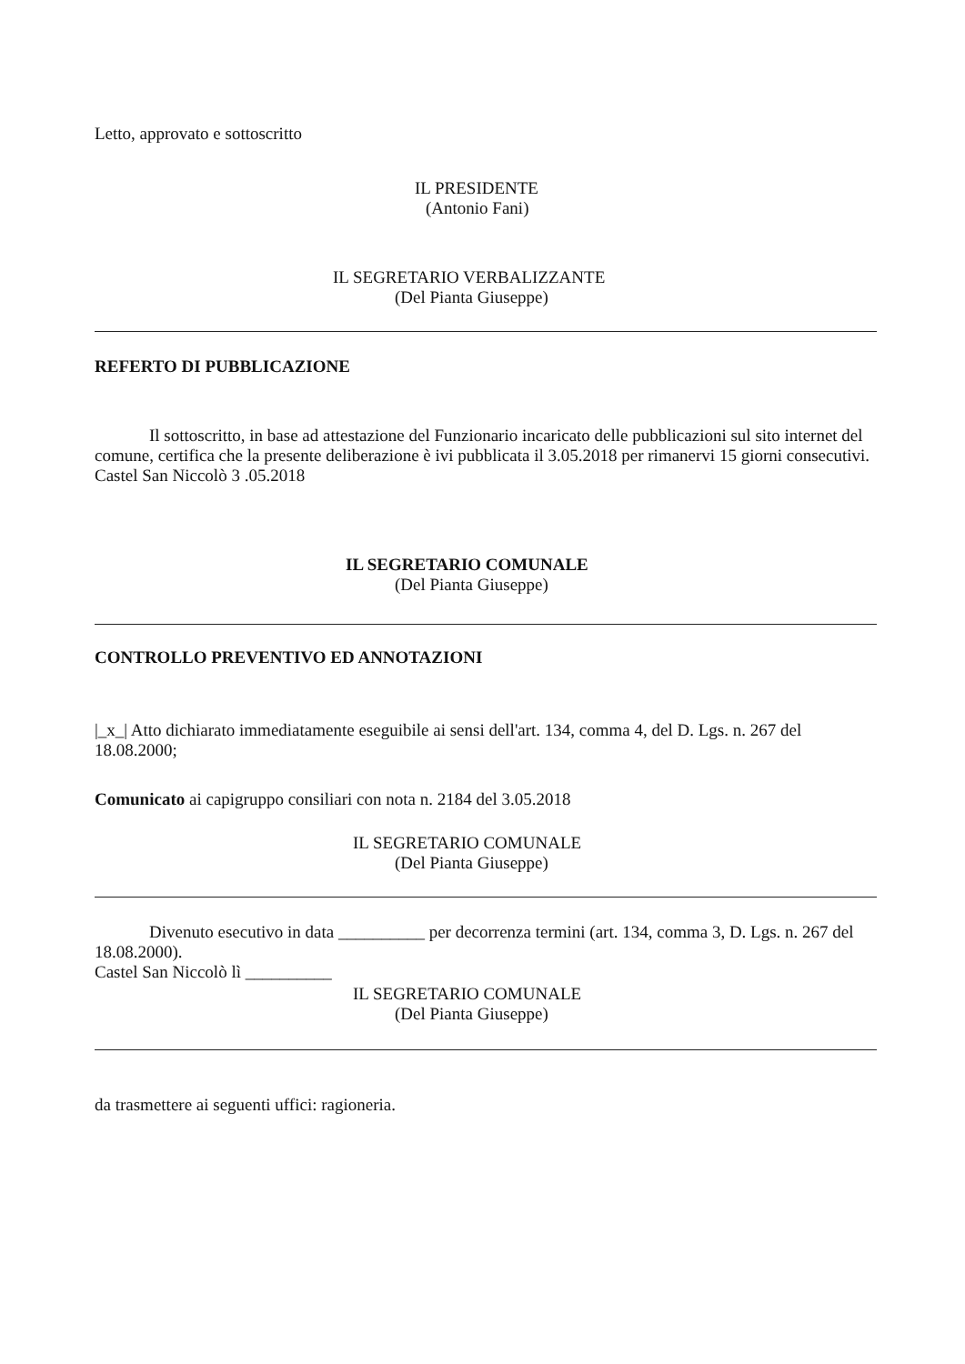Letto, approvato e sottoscritto
IL PRESIDENTE
(Antonio Fani)
IL SEGRETARIO VERBALIZZANTE
(Del Pianta Giuseppe)
REFERTO DI PUBBLICAZIONE
Il sottoscritto, in base ad attestazione del Funzionario incaricato delle pubblicazioni sul sito internet del comune, certifica che la presente deliberazione è ivi pubblicata il 3.05.2018 per rimanervi 15 giorni consecutivi.
Castel San Niccolò 3 .05.2018
IL SEGRETARIO COMUNALE
(Del Pianta Giuseppe)
CONTROLLO PREVENTIVO ED ANNOTAZIONI
|_x_| Atto dichiarato immediatamente eseguibile ai sensi dell'art. 134, comma 4, del D. Lgs. n. 267 del 18.08.2000;
Comunicato ai capigruppo consiliari con nota n. 2184 del 3.05.2018
IL SEGRETARIO COMUNALE
(Del Pianta Giuseppe)
Divenuto esecutivo in data __________ per decorrenza termini (art. 134, comma 3, D. Lgs. n. 267 del 18.08.2000).
Castel San Niccolò lì __________
IL SEGRETARIO COMUNALE
(Del Pianta Giuseppe)
da trasmettere ai seguenti uffici: ragioneria.